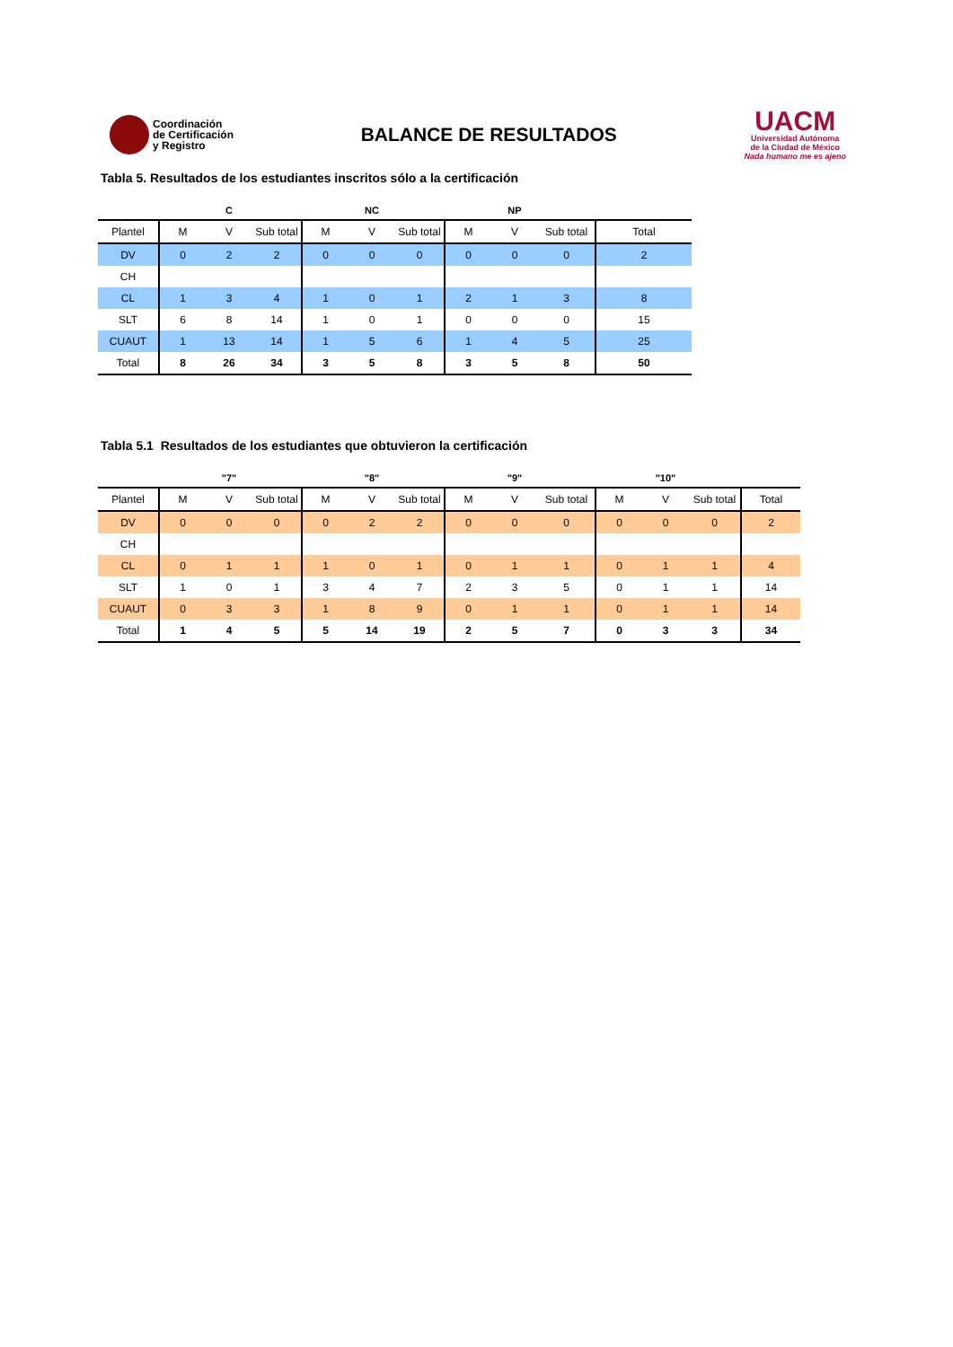Coordinación
de Certificación
y Registro
BALANCE DE RESULTADOS
UACM
Universidad Autónoma
de la Ciudad de México
Nada humano me es ajeno
Tabla 5. Resultados de los estudiantes inscritos sólo a la certificación
| | | C | | | NC | | | NP | | |
| --- | --- | --- | --- | --- | --- | --- | --- | --- | --- | --- |
| Plantel | M | V | Sub total | M | V | Sub total | M | V | Sub total | Total |
| DV | 0 | 2 | 2 | 0 | 0 | 0 | 0 | 0 | 0 | 2 |
| CH | | | | | | | | | | |
| CL | 1 | 3 | 4 | 1 | 0 | 1 | 2 | 1 | 3 | 8 |
| SLT | 6 | 8 | 14 | 1 | 0 | 1 | 0 | 0 | 0 | 15 |
| CUAUT | 1 | 13 | 14 | 1 | 5 | 6 | 1 | 4 | 5 | 25 |
| Total | 8 | 26 | 34 | 3 | 5 | 8 | 3 | 5 | 8 | 50 |
Tabla 5.1 Resultados de los estudiantes que obtuvieron la certificación
| | | "7" | | | "8" | | | "9" | | | "10" | | |
| --- | --- | --- | --- | --- | --- | --- | --- | --- | --- | --- | --- | --- | --- |
| Plantel | M | V | Sub total | M | V | Sub total | M | V | Sub total | M | V | Sub total | Total |
| DV | 0 | 0 | 0 | 0 | 2 | 2 | 0 | 0 | 0 | 0 | 0 | 0 | 2 |
| CH | | | | | | | | | | | | | |
| CL | 0 | 1 | 1 | 1 | 0 | 1 | 0 | 1 | 1 | 0 | 1 | 1 | 4 |
| SLT | 1 | 0 | 1 | 3 | 4 | 7 | 2 | 3 | 5 | 0 | 1 | 1 | 14 |
| CUAUT | 0 | 3 | 3 | 1 | 8 | 9 | 0 | 1 | 1 | 0 | 1 | 1 | 14 |
| Total | 1 | 4 | 5 | 5 | 14 | 19 | 2 | 5 | 7 | 0 | 3 | 3 | 34 |